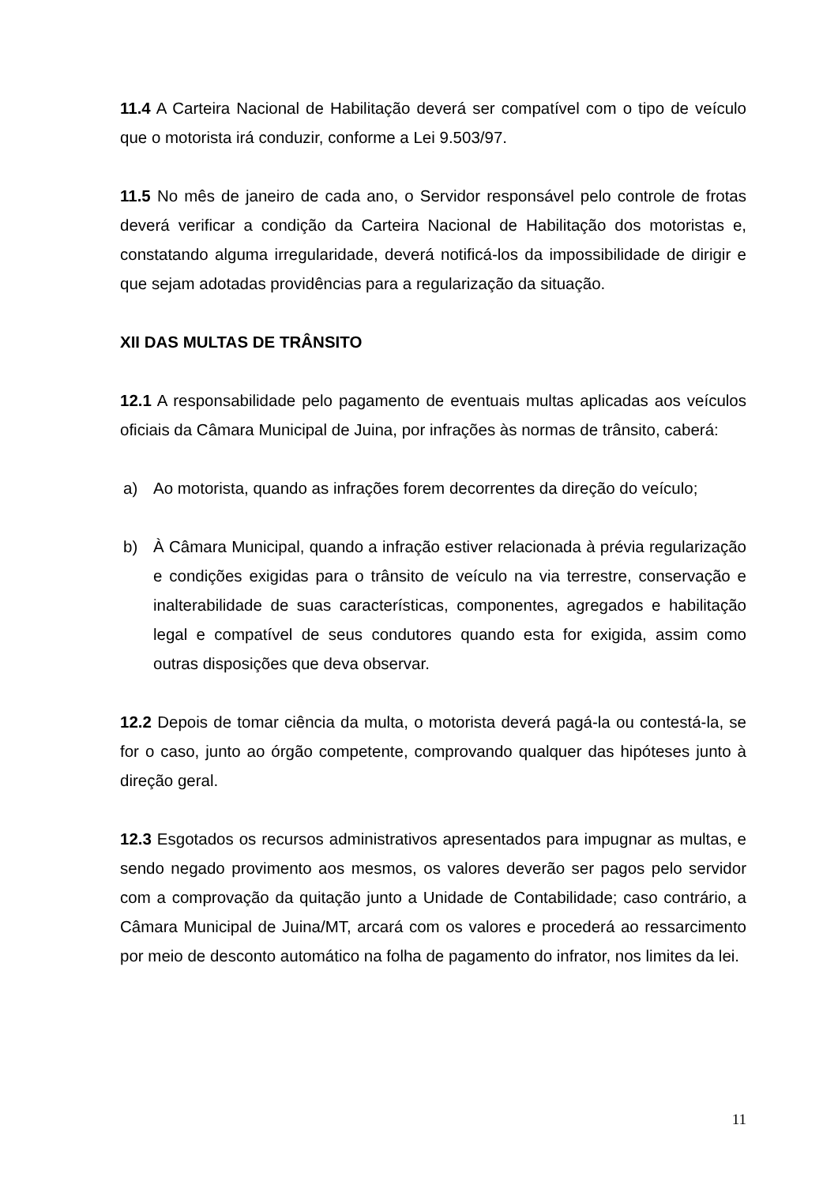11.4 A Carteira Nacional de Habilitação deverá ser compatível com o tipo de veículo que o motorista irá conduzir, conforme a Lei 9.503/97.
11.5 No mês de janeiro de cada ano, o Servidor responsável pelo controle de frotas deverá verificar a condição da Carteira Nacional de Habilitação dos motoristas e, constatando alguma irregularidade, deverá notificá-los da impossibilidade de dirigir e que sejam adotadas providências para a regularização da situação.
XII DAS MULTAS DE TRÂNSITO
12.1 A responsabilidade pelo pagamento de eventuais multas aplicadas aos veículos oficiais da Câmara Municipal de Juina, por infrações às normas de trânsito, caberá:
a) Ao motorista, quando as infrações forem decorrentes da direção do veículo;
b) À Câmara Municipal, quando a infração estiver relacionada à prévia regularização e condições exigidas para o trânsito de veículo na via terrestre, conservação e inalterabilidade de suas características, componentes, agregados e habilitação legal e compatível de seus condutores quando esta for exigida, assim como outras disposições que deva observar.
12.2 Depois de tomar ciência da multa, o motorista deverá pagá-la ou contestá-la, se for o caso, junto ao órgão competente, comprovando qualquer das hipóteses junto à direção geral.
12.3 Esgotados os recursos administrativos apresentados para impugnar as multas, e sendo negado provimento aos mesmos, os valores deverão ser pagos pelo servidor com a comprovação da quitação junto a Unidade de Contabilidade; caso contrário, a Câmara Municipal de Juina/MT, arcará com os valores e procederá ao ressarcimento por meio de desconto automático na folha de pagamento do infrator, nos limites da lei.
11